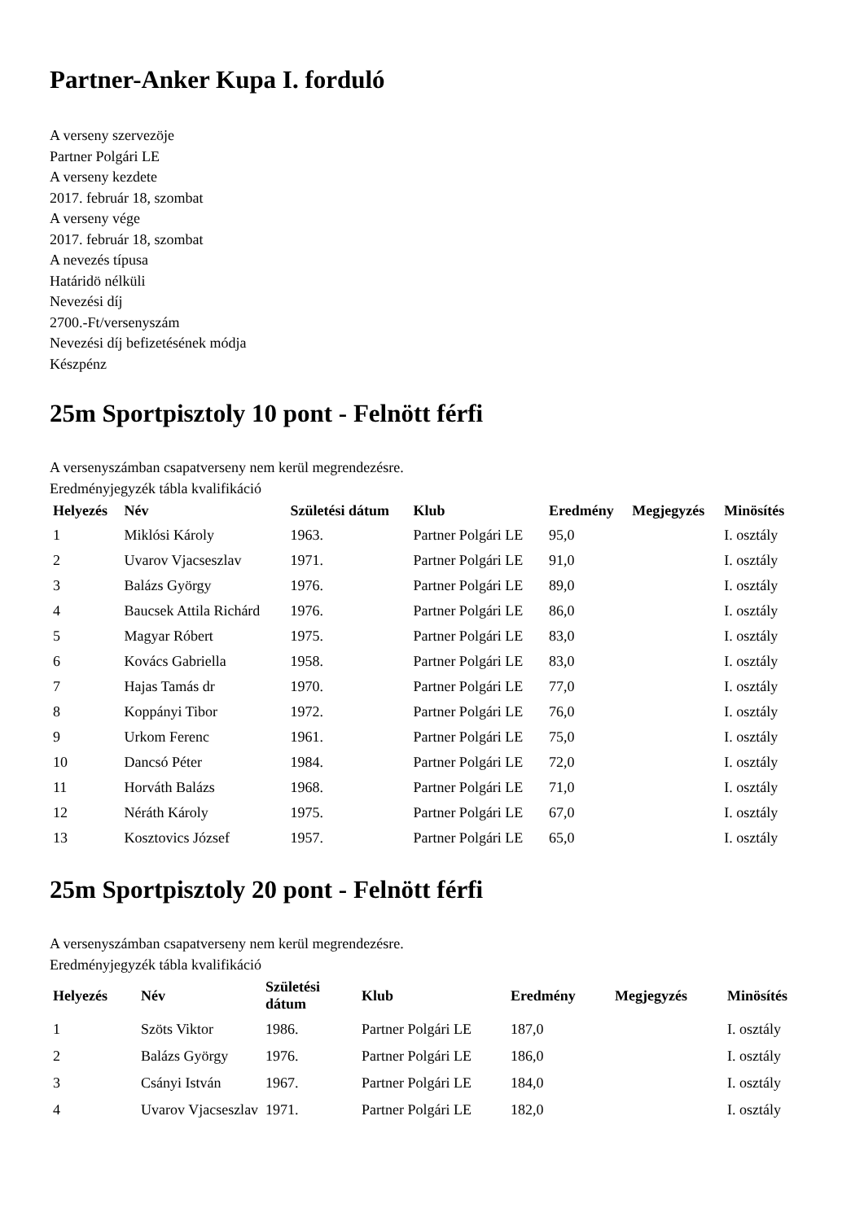Partner-Anker Kupa I. forduló
A verseny szervezöje
Partner Polgári LE
A verseny kezdete
2017. február 18, szombat
A verseny vége
2017. február 18, szombat
A nevezés típusa
Határidö nélküli
Nevezési díj
2700.-Ft/versenyszám
Nevezési díj befizetésének módja
Készpénz
25m Sportpisztoly 10 pont - Felnött férfi
A versenyszámban csapatverseny nem kerül megrendezésre.
Eredményjegyzék tábla kvalifikáció
| Helyezés | Név | Születési dátum | Klub | Eredmény | Megjegyzés | Minösítés |
| --- | --- | --- | --- | --- | --- | --- |
| 1 | Miklósi Károly | 1963. | Partner Polgári LE | 95,0 | | I. osztály |
| 2 | Uvarov Vjacseszlav | 1971. | Partner Polgári LE | 91,0 | | I. osztály |
| 3 | Balázs György | 1976. | Partner Polgári LE | 89,0 | | I. osztály |
| 4 | Baucsek Attila Richárd | 1976. | Partner Polgári LE | 86,0 | | I. osztály |
| 5 | Magyar Róbert | 1975. | Partner Polgári LE | 83,0 | | I. osztály |
| 6 | Kovács Gabriella | 1958. | Partner Polgári LE | 83,0 | | I. osztály |
| 7 | Hajas Tamás dr | 1970. | Partner Polgári LE | 77,0 | | I. osztály |
| 8 | Koppányi Tibor | 1972. | Partner Polgári LE | 76,0 | | I. osztály |
| 9 | Urkom Ferenc | 1961. | Partner Polgári LE | 75,0 | | I. osztály |
| 10 | Dancsó Péter | 1984. | Partner Polgári LE | 72,0 | | I. osztály |
| 11 | Horváth Balázs | 1968. | Partner Polgári LE | 71,0 | | I. osztály |
| 12 | Néráth Károly | 1975. | Partner Polgári LE | 67,0 | | I. osztály |
| 13 | Kosztovics József | 1957. | Partner Polgári LE | 65,0 | | I. osztály |
25m Sportpisztoly 20 pont - Felnött férfi
A versenyszámban csapatverseny nem kerül megrendezésre.
Eredményjegyzék tábla kvalifikáció
| Helyezés | Név | Születési dátum | Klub | Eredmény | Megjegyzés | Minösítés |
| --- | --- | --- | --- | --- | --- | --- |
| 1 | Szöts Viktor | 1986. | Partner Polgári LE | 187,0 | | I. osztály |
| 2 | Balázs György | 1976. | Partner Polgári LE | 186,0 | | I. osztály |
| 3 | Csányi István | 1967. | Partner Polgári LE | 184,0 | | I. osztály |
| 4 | Uvarov Vjacseszlav | 1971. | Partner Polgári LE | 182,0 | | I. osztály |